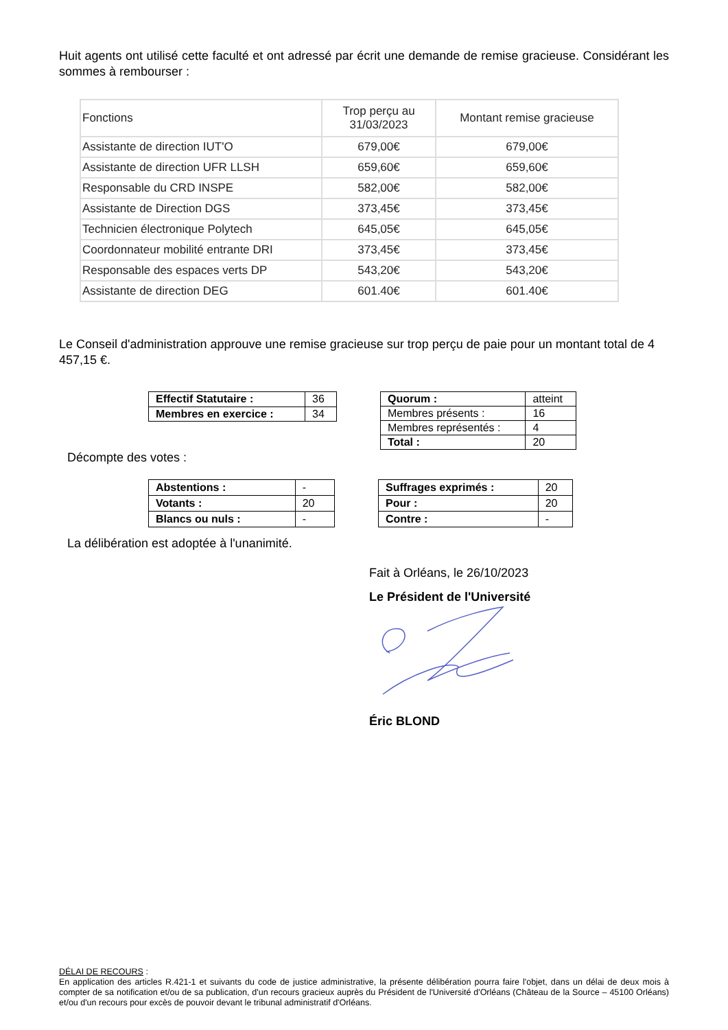Huit agents ont utilisé cette faculté et ont adressé par écrit une demande de remise gracieuse. Considérant les sommes à rembourser :
| Fonctions | Trop perçu au 31/03/2023 | Montant remise gracieuse |
| Assistante de direction IUT'O | 679,00€ | 679,00€ |
| Assistante de direction UFR LLSH | 659,60€ | 659,60€ |
| Responsable du CRD INSPE | 582,00€ | 582,00€ |
| Assistante de Direction DGS | 373,45€ | 373,45€ |
| Technicien électronique Polytech | 645,05€ | 645,05€ |
| Coordonnateur mobilité entrante DRI | 373,45€ | 373,45€ |
| Responsable des espaces verts DP | 543,20€ | 543,20€ |
| Assistante de direction DEG | 601.40€ | 601.40€ |
Le Conseil d'administration approuve une remise gracieuse sur trop perçu de paie pour un montant total de 4 457,15 €.
| Effectif Statutaire : | 36 |
| Membres en exercice : | 34 |
| Quorum : | atteint |
| Membres présents : | 16 |
| Membres représentés : | 4 |
| Total : | 20 |
Décompte des votes :
| Abstentions : | - |
| Votants : | 20 |
| Blancs ou nuls : | - |
| Suffrages exprimés : | 20 |
| Pour : | 20 |
| Contre : | - |
La délibération est adoptée à l'unanimité.
Fait à Orléans, le 26/10/2023
Le Président de l'Université
Éric BLOND
DÉLAI DE RECOURS :
En application des articles R.421-1 et suivants du code de justice administrative, la présente délibération pourra faire l'objet, dans un délai de deux mois à compter de sa notification et/ou de sa publication, d'un recours gracieux auprès du Président de l'Université d'Orléans (Château de la Source – 45100 Orléans) et/ou d'un recours pour excès de pouvoir devant le tribunal administratif d'Orléans.